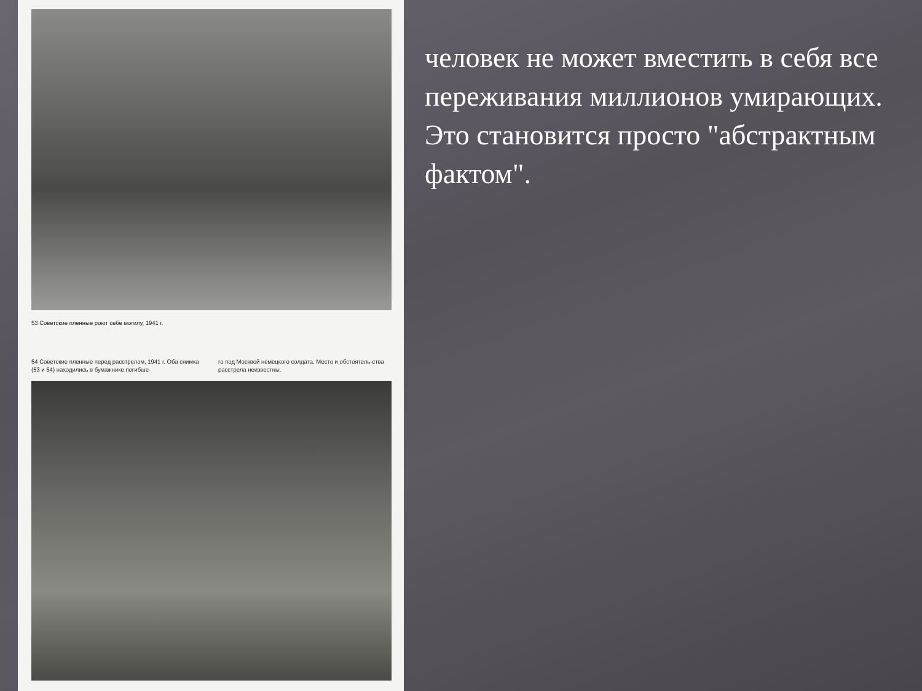53 Советские пленные роют себе могилу, 1941 г.
54 Советские пленные перед расстрелом, 1941 г. Оба снимка (53 и 54) находились в бумажнике погибше-
го под Москвой немецкого солдата. Место и обстоятель-ства расстрела неизвестны.
человек не может вместить в себя все переживания миллионов умирающих. Это становится просто "абстрактным фактом".